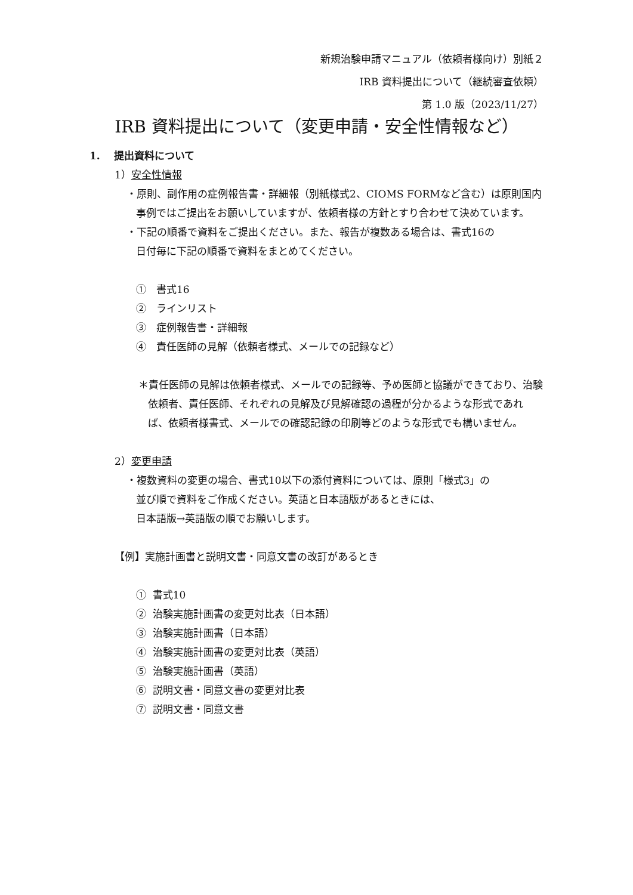新規治験申請マニュアル（依頼者様向け）別紙２
IRB 資料提出について（継続審査依頼）
第 1.0 版（2023/11/27）
IRB 資料提出について（変更申請・安全性情報など）
1. 提出資料について
1）安全性情報
・原則、副作用の症例報告書・詳細報（別紙様式2、CIOMS FORMなど含む）は原則国内事例ではご提出をお願いしていますが、依頼者様の方針とすり合わせて決めています。
・下記の順番で資料をご提出ください。また、報告が複数ある場合は、書式16の
日付毎に下記の順番で資料をまとめてください。
①　書式16
②　ラインリスト
③　症例報告書・詳細報
④　責任医師の見解（依頼者様式、メールでの記録など）
＊責任医師の見解は依頼者様式、メールでの記録等、予め医師と協議ができており、治験依頼者、責任医師、それぞれの見解及び見解確認の過程が分かるような形式であれば、依頼者様書式、メールでの確認記録の印刷等どのような形式でも構いません。
2）変更申請
・複数資料の変更の場合、書式10以下の添付資料については、原則「様式3」の
並び順で資料をご作成ください。英語と日本語版があるときには、
日本語版→英語版の順でお願いします。
【例】実施計画書と説明文書・同意文書の改訂があるとき
① 書式10
② 治験実施計画書の変更対比表（日本語）
③ 治験実施計画書（日本語）
④ 治験実施計画書の変更対比表（英語）
⑤ 治験実施計画書（英語）
⑥ 説明文書・同意文書の変更対比表
⑦ 説明文書・同意文書